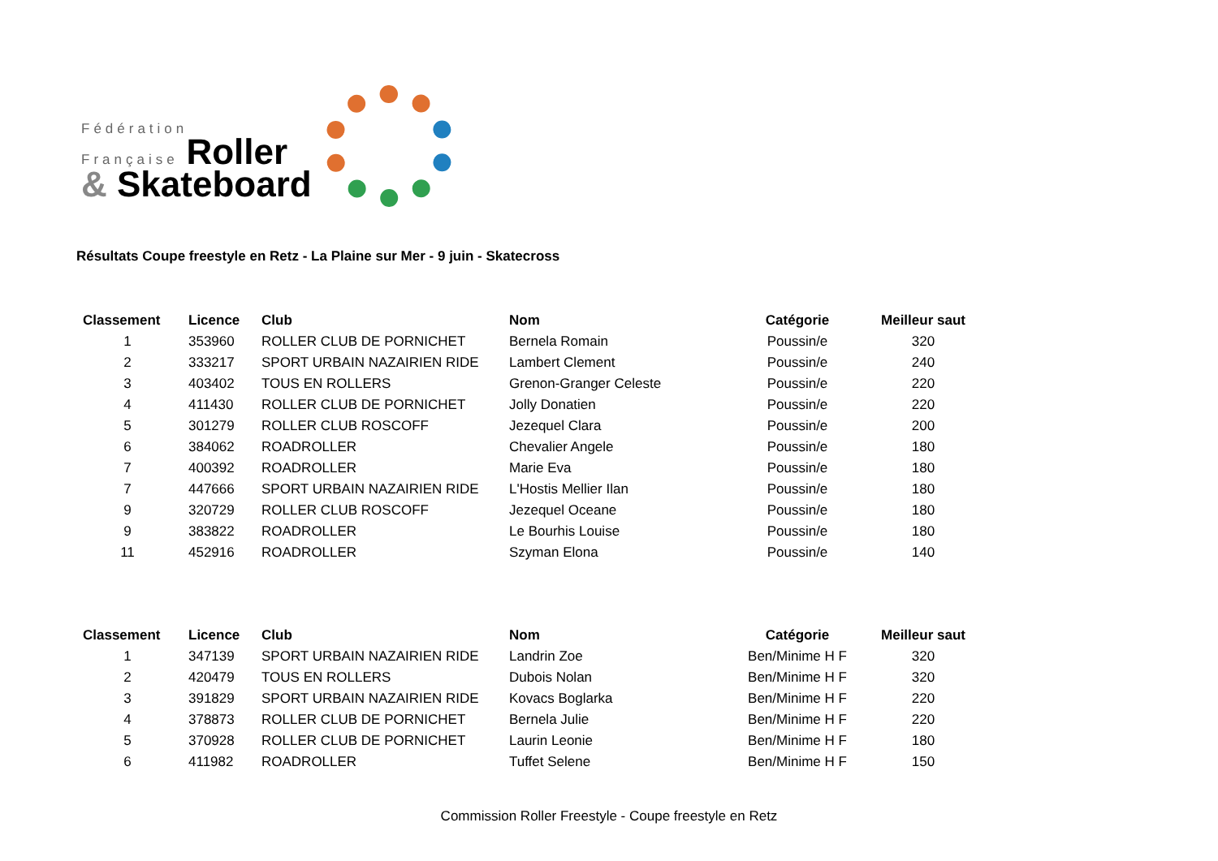Fédération
Française Roller
& Skateboard
Résultats Coupe freestyle en Retz - La Plaine sur Mer - 9 juin - Skatecross
| Classement | Licence | Club | Nom | Catégorie | Meilleur saut |
| --- | --- | --- | --- | --- | --- |
| 1 | 353960 | ROLLER CLUB DE PORNICHET | Bernela Romain | Poussin/e | 320 |
| 2 | 333217 | SPORT URBAIN NAZAIRIEN RIDE | Lambert Clement | Poussin/e | 240 |
| 3 | 403402 | TOUS EN ROLLERS | Grenon-Granger Celeste | Poussin/e | 220 |
| 4 | 411430 | ROLLER CLUB DE PORNICHET | Jolly Donatien | Poussin/e | 220 |
| 5 | 301279 | ROLLER CLUB ROSCOFF | Jezequel Clara | Poussin/e | 200 |
| 6 | 384062 | ROADROLLER | Chevalier Angele | Poussin/e | 180 |
| 7 | 400392 | ROADROLLER | Marie Eva | Poussin/e | 180 |
| 7 | 447666 | SPORT URBAIN NAZAIRIEN RIDE | L'Hostis Mellier Ilan | Poussin/e | 180 |
| 9 | 320729 | ROLLER CLUB ROSCOFF | Jezequel Oceane | Poussin/e | 180 |
| 9 | 383822 | ROADROLLER | Le Bourhis Louise | Poussin/e | 180 |
| 11 | 452916 | ROADROLLER | Szyman Elona | Poussin/e | 140 |
| Classement | Licence | Club | Nom | Catégorie | Meilleur saut |
| --- | --- | --- | --- | --- | --- |
| 1 | 347139 | SPORT URBAIN NAZAIRIEN RIDE | Landrin Zoe | Ben/Minime H F | 320 |
| 2 | 420479 | TOUS EN ROLLERS | Dubois Nolan | Ben/Minime H F | 320 |
| 3 | 391829 | SPORT URBAIN NAZAIRIEN RIDE | Kovacs Boglarka | Ben/Minime H F | 220 |
| 4 | 378873 | ROLLER CLUB DE PORNICHET | Bernela Julie | Ben/Minime H F | 220 |
| 5 | 370928 | ROLLER CLUB DE PORNICHET | Laurin Leonie | Ben/Minime H F | 180 |
| 6 | 411982 | ROADROLLER | Tuffet Selene | Ben/Minime H F | 150 |
Commission Roller Freestyle - Coupe freestyle en Retz